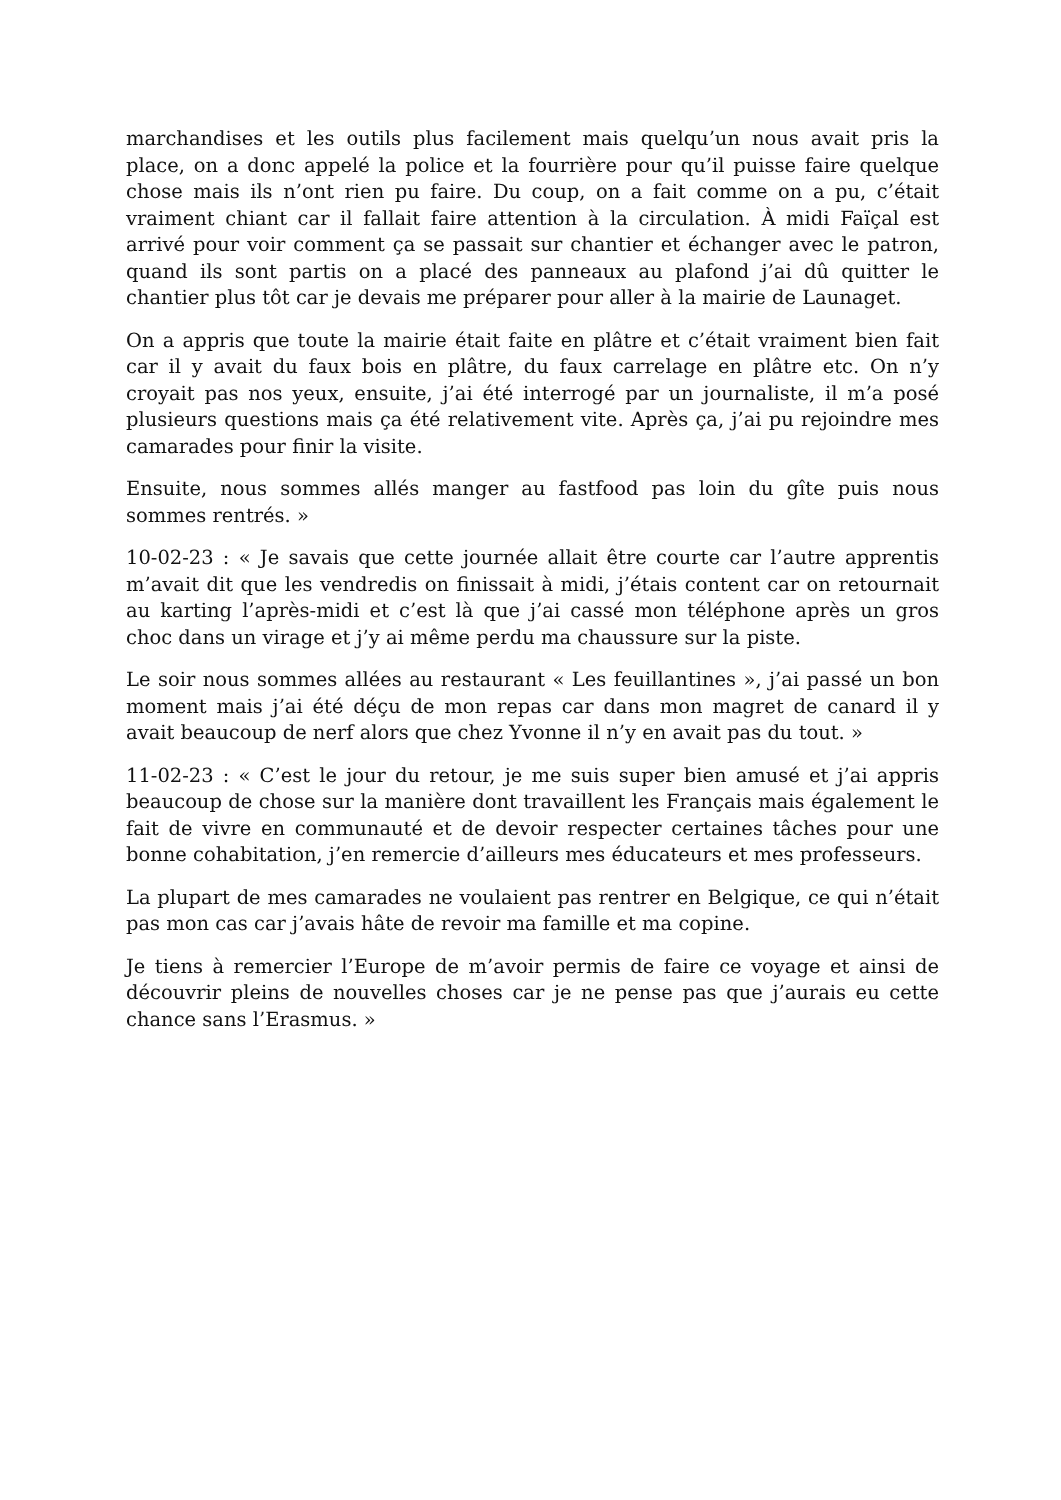marchandises et les outils plus facilement mais quelqu’un nous avait pris la place, on a donc appelé la police et la fourrière pour qu’il puisse faire quelque chose mais ils n’ont rien pu faire. Du coup, on a fait comme on a pu, c’était vraiment chiant car il fallait faire attention à la circulation. À midi Faïçal est arrivé pour voir comment ça se passait sur chantier et échanger avec le patron, quand ils sont partis on a placé des panneaux au plafond j’ai dû quitter le chantier plus tôt car je devais me préparer pour aller à la mairie de Launaget.
On a appris que toute la mairie était faite en plâtre et c’était vraiment bien fait car il y avait du faux bois en plâtre, du faux carrelage en plâtre etc. On n’y croyait pas nos yeux, ensuite, j’ai été interrogé par un journaliste, il m’a posé plusieurs questions mais ça été relativement vite. Après ça, j’ai pu rejoindre mes camarades pour finir la visite.
Ensuite, nous sommes allés manger au fastfood pas loin du gîte puis nous sommes rentrés. »
10-02-23 : « Je savais que cette journée allait être courte car l’autre apprentis m’avait dit que les vendredis on finissait à midi, j’étais content car on retournait au karting l’après-midi et c’est là que j’ai cassé mon téléphone après un gros choc dans un virage et j’y ai même perdu ma chaussure sur la piste.
Le soir nous sommes allées au restaurant « Les feuillantines », j’ai passé un bon moment mais j’ai été déçu de mon repas car dans mon magret de canard il y avait beaucoup de nerf alors que chez Yvonne il n’y en avait pas du tout. »
11-02-23 : « C’est le jour du retour, je me suis super bien amusé et j’ai appris beaucoup de chose sur la manière dont travaillent les Français mais également le fait de vivre en communauté et de devoir respecter certaines tâches pour une bonne cohabitation, j’en remercie d’ailleurs mes éducateurs et mes professeurs.
La plupart de mes camarades ne voulaient pas rentrer en Belgique, ce qui n’était pas mon cas car j’avais hâte de revoir ma famille et ma copine.
Je tiens à remercier l’Europe de m’avoir permis de faire ce voyage et ainsi de découvrir pleins de nouvelles choses car je ne pense pas que j’aurais eu cette chance sans l’Erasmus. »